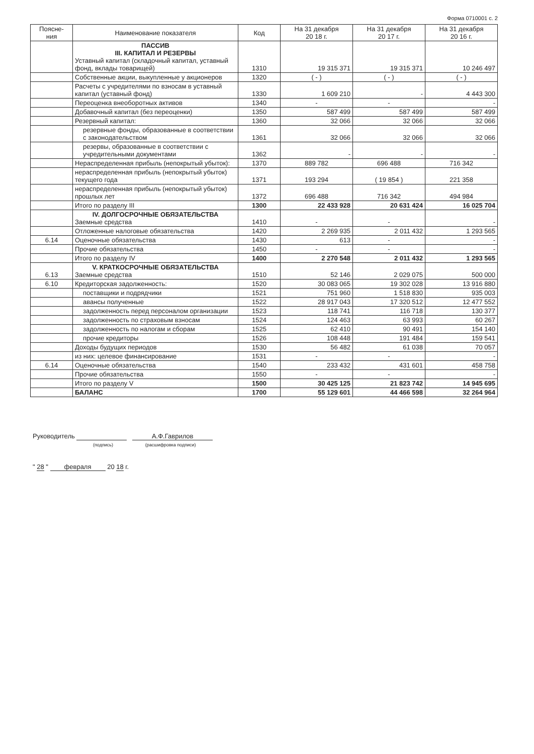Форма 0710001 с. 2
| Поясне- ния | Наименование показателя | Код | На 31 декабря 20 18 г. | На 31 декабря 20 17 г. | На 31 декабря 20 16 г. |
| --- | --- | --- | --- | --- | --- |
| | ПАССИВ III. КАПИТАЛ И РЕЗЕРВЫ Уставный капитал (складочный капитал, уставный фонд, вклады товарищей) | 1310 | 19 315 371 | 19 315 371 | 10 246 497 |
| | Собственные акции, выкупленные у акционеров | 1320 | ( - ) | ( - ) | ( - ) |
| | Расчеты с учредителями по взносам в уставный капитал (уставный фонд) | 1330 | 1 609 210 | - | 4 443 300 |
| | Переоценка внеоборотных активов | 1340 | - | - | - |
| | Добавочный капитал (без переоценки) | 1350 | 587 499 | 587 499 | 587 499 |
| | Резервный капитал: | 1360 | 32 066 | 32 066 | 32 066 |
| | резервные фонды, образованные в соответствии с законодательством | 1361 | 32 066 | 32 066 | 32 066 |
| | резервы, образованные в соответствии с учредительными документами | 1362 | - | - | - |
| | Нераспределенная прибыль (непокрытый убыток): | 1370 | 889 782 | 696 488 | 716 342 |
| | нераспределенная прибыль (непокрытый убыток) текущего года | 1371 | 193 294 | ( 19 854 ) | 221 358 |
| | нераспределенная прибыль (непокрытый убыток) прошлых лет | 1372 | 696 488 | 716 342 | 494 984 |
| | Итого по разделу III | 1300 | 22 433 928 | 20 631 424 | 16 025 704 |
| | IV. ДОЛГОСРОЧНЫЕ ОБЯЗАТЕЛЬСТВА Заемные средства | 1410 | - | - | - |
| | Отложенные налоговые обязательства | 1420 | 2 269 935 | 2 011 432 | 1 293 565 |
| 6.14 | Оценочные обязательства | 1430 | 613 | - | - |
| | Прочие обязательства | 1450 | - | - | - |
| | Итого по разделу IV | 1400 | 2 270 548 | 2 011 432 | 1 293 565 |
| 6.13 | V. КРАТКОСРОЧНЫЕ ОБЯЗАТЕЛЬСТВА Заемные средства | 1510 | 52 146 | 2 029 075 | 500 000 |
| 6.10 | Кредиторская задолженность: | 1520 | 30 083 065 | 19 302 028 | 13 916 880 |
| | поставщики и подрядчики | 1521 | 751 960 | 1 518 830 | 935 003 |
| | авансы полученные | 1522 | 28 917 043 | 17 320 512 | 12 477 552 |
| | задолженность перед персоналом организации | 1523 | 118 741 | 116 718 | 130 377 |
| | задолженность по страховым взносам | 1524 | 124 463 | 63 993 | 60 267 |
| | задолженность по налогам и сборам | 1525 | 62 410 | 90 491 | 154 140 |
| | прочие кредиторы | 1526 | 108 448 | 191 484 | 159 541 |
| | Доходы будущих периодов | 1530 | 56 482 | 61 038 | 70 057 |
| | из них: целевое финансирование | 1531 | - | - | - |
| 6.14 | Оценочные обязательства | 1540 | 233 432 | 431 601 | 458 758 |
| | Прочие обязательства | 1550 | - | - | - |
| | Итого по разделу V | 1500 | 30 425 125 | 21 823 742 | 14 945 695 |
| | БАЛАНС | 1700 | 55 129 601 | 44 466 598 | 32 264 964 |
Руководитель А.Ф.Гаврилов
(подпись) (расшифровка подписи)
" 28 " февраля 20 18 г.